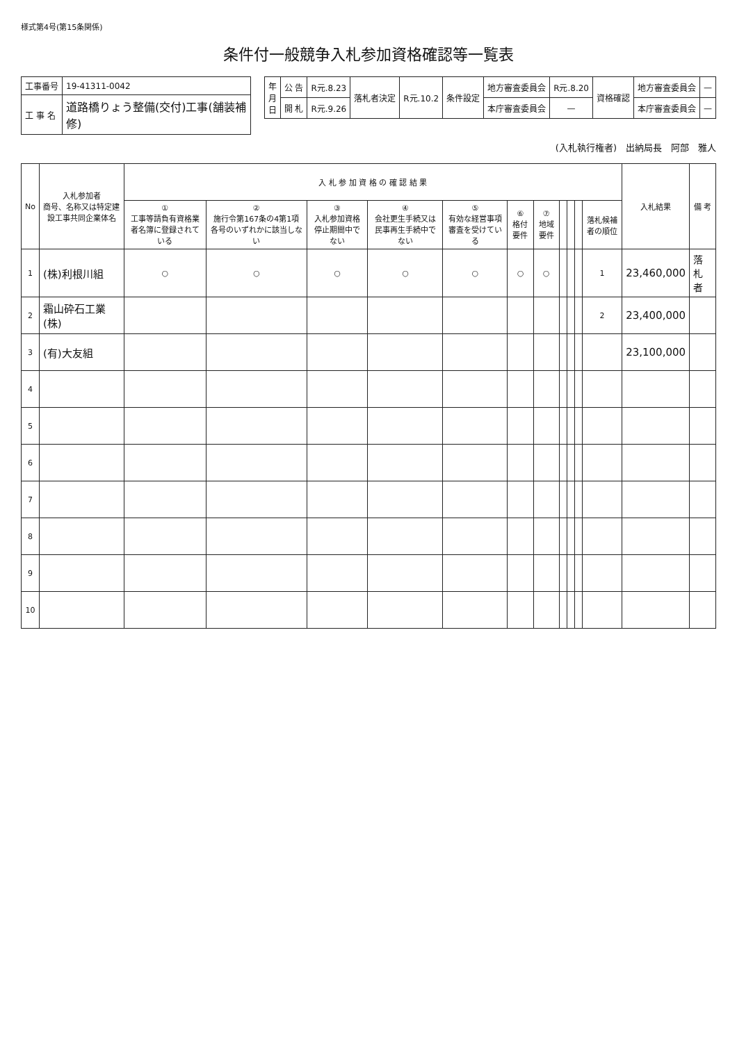様式第4号(第15条関係)
条件付一般競争入札参加資格確認等一覧表
| 工事番号 | 19-41311-0042 |
| 工 事 名 | 道路橋りょう整備(交付)工事(舗装補修) |
| 年 月 日 | 公 告 | R元.8.23 | 落札者決定 | R元.10.2 | 条件設定 | 地方審査委員会 | R元.8.20 | 資格確認 | 地方審査委員会 | — |
| | 開 札 | R元.9.26 | | | | 本庁審査委員会 | — | | 本庁審査委員会 | — |
(入札執行権者)　出納局長　阿部　雅人
| No | 入札参加者 商号、名称又は特定建設工事共同企業体名 | 入 札 参 加 資 格 の 確 認 結 果 | | | | | | | | | | | 入札結果 | 備 考 |
| --- | --- | --- | --- | --- | --- | --- | --- | --- | --- | --- | --- | --- | --- | --- |
| | | ① 工事等請負有資格業者名簿に登録されている | ② 施行令第167条の4第1項各号のいずれかに該当しない | ③ 入札参加資格停止期間中でない | ④ 会社更生手続又は民事再生手続中でない | ⑤ 有効な経営事項審査を受けている | ⑥ 格付要件 | ⑦ 地域要件 | | | | 落札候補者の順位 | | |
| 1 | (株)利根川組 | ○ | ○ | ○ | ○ | ○ | ○ | ○ | | | | 1 | 23,460,000 | 落札者 |
| 2 | 霜山砕石工業(株) | | | | | | | | | | | 2 | 23,400,000 | |
| 3 | (有)大友組 | | | | | | | | | | | | 23,100,000 | |
| 4 | | | | | | | | | | | | | | |
| 5 | | | | | | | | | | | | | | |
| 6 | | | | | | | | | | | | | | |
| 7 | | | | | | | | | | | | | | |
| 8 | | | | | | | | | | | | | | |
| 9 | | | | | | | | | | | | | | |
| 10 | | | | | | | | | | | | | | |